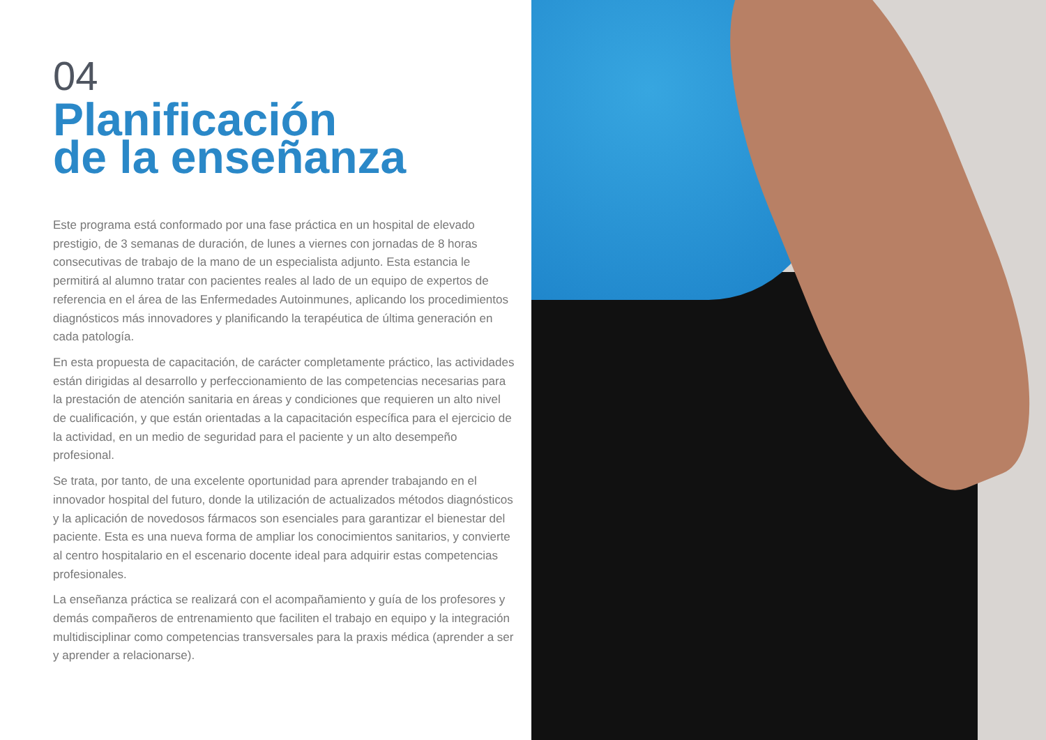04
Planificación
de la enseñanza
Este programa está conformado por una fase práctica en un hospital de elevado prestigio, de 3 semanas de duración, de lunes a viernes con jornadas de 8 horas consecutivas de trabajo de la mano de un especialista adjunto. Esta estancia le permitirá al alumno tratar con pacientes reales al lado de un equipo de expertos de referencia en el área de las Enfermedades Autoinmunes, aplicando los procedimientos diagnósticos más innovadores y planificando la terapéutica de última generación en cada patología.
En esta propuesta de capacitación, de carácter completamente práctico, las actividades están dirigidas al desarrollo y perfeccionamiento de las competencias necesarias para la prestación de atención sanitaria en áreas y condiciones que requieren un alto nivel de cualificación, y que están orientadas a la capacitación específica para el ejercicio de la actividad, en un medio de seguridad para el paciente y un alto desempeño profesional.
Se trata, por tanto, de una excelente oportunidad para aprender trabajando en el innovador hospital del futuro, donde la utilización de actualizados métodos diagnósticos y la aplicación de novedosos fármacos son esenciales para garantizar el bienestar del paciente. Esta es una nueva forma de ampliar los conocimientos sanitarios, y convierte al centro hospitalario en el escenario docente ideal para adquirir estas competencias profesionales.
La enseñanza práctica se realizará con el acompañamiento y guía de los profesores y demás compañeros de entrenamiento que faciliten el trabajo en equipo y la integración multidisciplinar como competencias transversales para la praxis médica (aprender a ser y aprender a relacionarse).